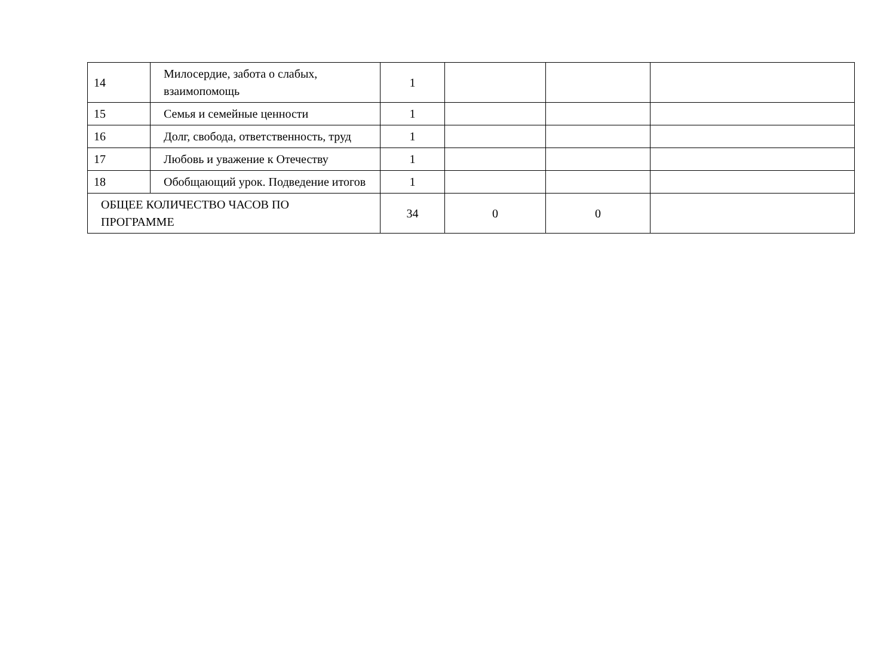| 14 | Милосердие, забота о слабых, взаимопомощь | 1 | | | |
| 15 | Семья и семейные ценности | 1 | | | |
| 16 | Долг, свобода, ответственность, труд | 1 | | | |
| 17 | Любовь и уважение к Отечеству | 1 | | | |
| 18 | Обобщающий урок. Подведение итогов | 1 | | | |
| ОБЩЕЕ КОЛИЧЕСТВО ЧАСОВ ПО ПРОГРАММЕ | | 34 | 0 | 0 | |